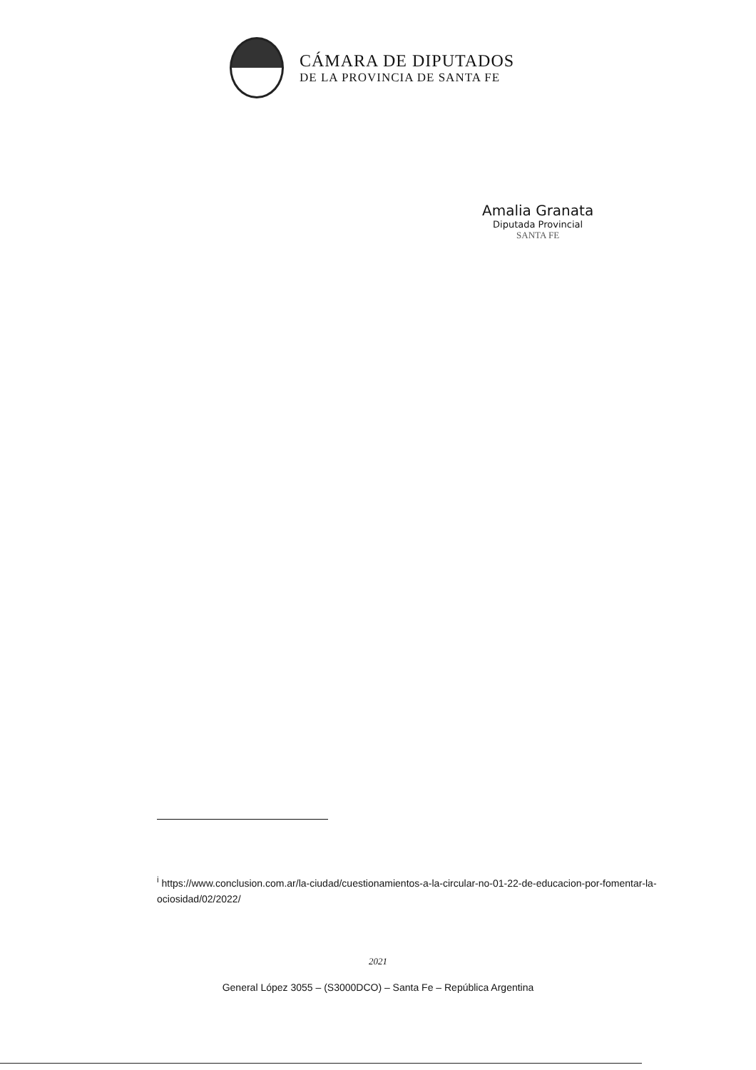CÁMARA DE DIPUTADOS
DE LA PROVINCIA DE SANTA FE
Amalia Granata
Diputada Provincial
SANTA FE
<sup>i</sup> https://www.conclusion.com.ar/la-ciudad/cuestionamientos-a-la-circular-no-01-22-de-educacion-por-fomentar-la-ociosidad/02/2022/
2021
General López 3055 – (S3000DCO) – Santa Fe – República Argentina